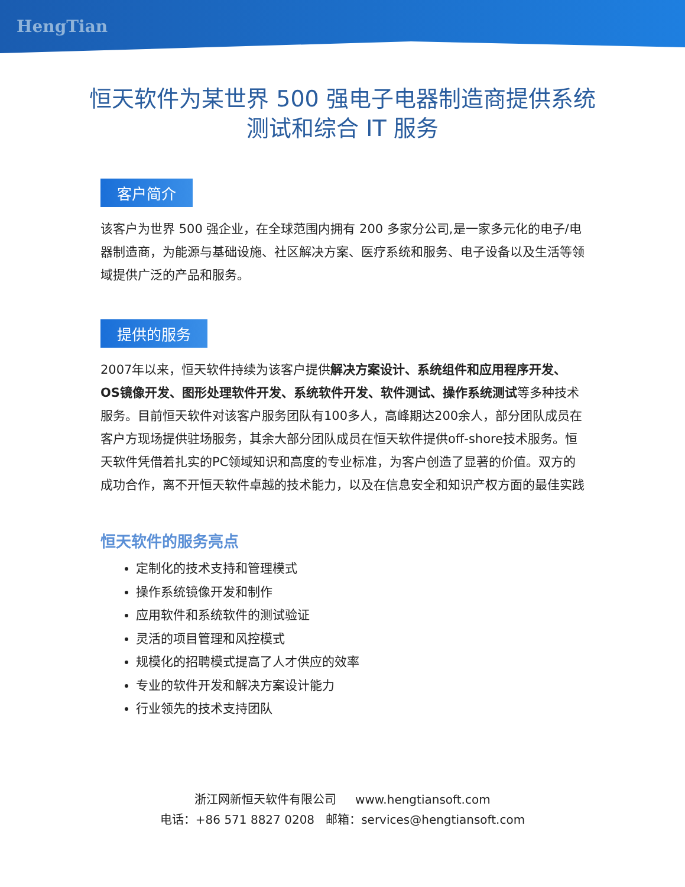HengTian
恒天软件为某世界 500 强电子电器制造商提供系统测试和综合 IT 服务
客户简介
该客户为世界 500 强企业，在全球范围内拥有 200 多家分公司,是一家多元化的电子/电器制造商，为能源与基础设施、社区解决方案、医疗系统和服务、电子设备以及生活等领域提供广泛的产品和服务。
提供的服务
2007年以来，恒天软件持续为该客户提供解决方案设计、系统组件和应用程序开发、OS镜像开发、图形处理软件开发、系统软件开发、软件测试、操作系统测试等多种技术服务。目前恒天软件对该客户服务团队有100多人，高峰期达200余人，部分团队成员在客户方现场提供驻场服务，其余大部分团队成员在恒天软件提供off-shore技术服务。恒天软件凭借着扎实的PC领域知识和高度的专业标准，为客户创造了显著的价值。双方的成功合作，离不开恒天软件卓越的技术能力，以及在信息安全和知识产权方面的最佳实践
恒天软件的服务亮点
定制化的技术支持和管理模式
操作系统镜像开发和制作
应用软件和系统软件的测试验证
灵活的项目管理和风控模式
规模化的招聘模式提高了人才供应的效率
专业的软件开发和解决方案设计能力
行业领先的技术支持团队
浙江网新恒天软件有限公司 www.hengtiansoft.com
电话：+86 571 8827 0208 邮箱：services@hengtiansoft.com